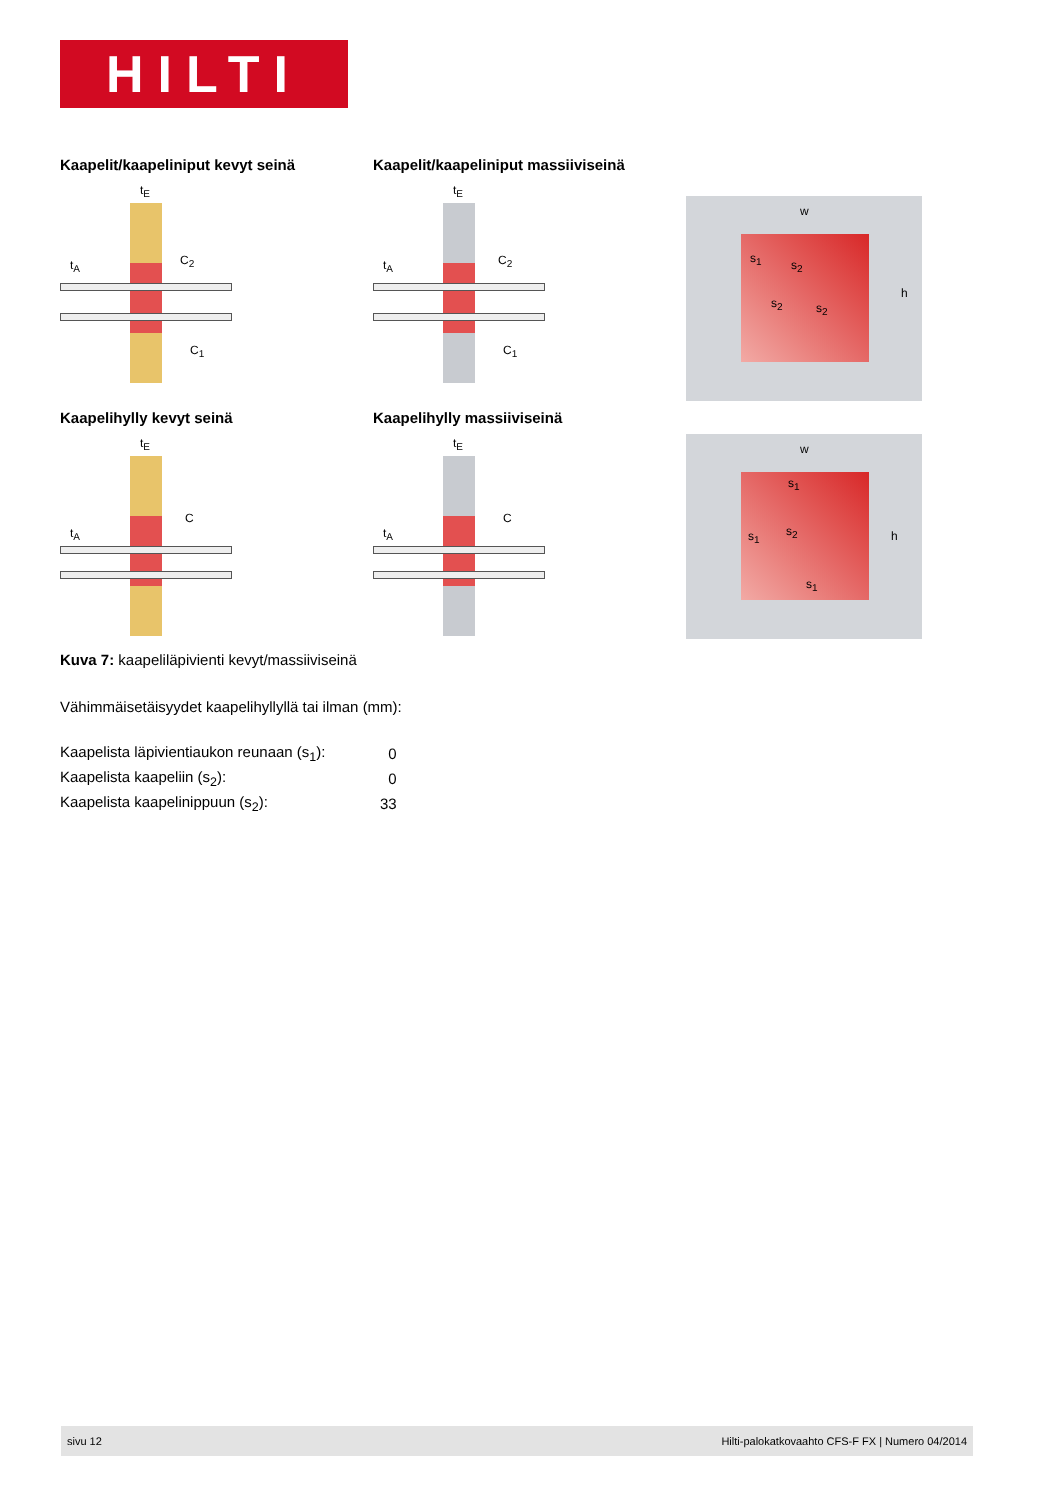HILTI
Kaapelit/kaapeliniput kevyt seinä
t<sub>E</sub>
t<sub>A</sub> C<sub>2</sub>
C<sub>1</sub>
Kaapelit/kaapeliniput massiiviseinä
t<sub>E</sub>
t<sub>A</sub> C<sub>2</sub>
C<sub>1</sub>
w
s<sub>1</sub> s<sub>2</sub>
s<sub>2</sub> s<sub>2</sub>
h
Kaapelihylly kevyt seinä
t<sub>E</sub>
t<sub>A</sub>
C
Kaapelihylly massiiviseinä
t<sub>E</sub>
t<sub>A</sub>
C
w
s<sub>1</sub>
s<sub>1</sub> s<sub>2</sub>
s<sub>1</sub>
h
Kuva 7: kaapeliläpivienti kevyt/massiiviseinä
Vähimmäisetäisyydet kaapelihyllyllä tai ilman (mm):
| Kaapelista läpivientiaukon reunaan (s<sub>1</sub>): | 0 |
| Kaapelista kaapeliin (s<sub>2</sub>): | 0 |
| Kaapelista kaapelinippuun (s<sub>2</sub>): | 33 |
sivu 12 Hilti-palokatkovaahto CFS-F FX | Numero 04/2014